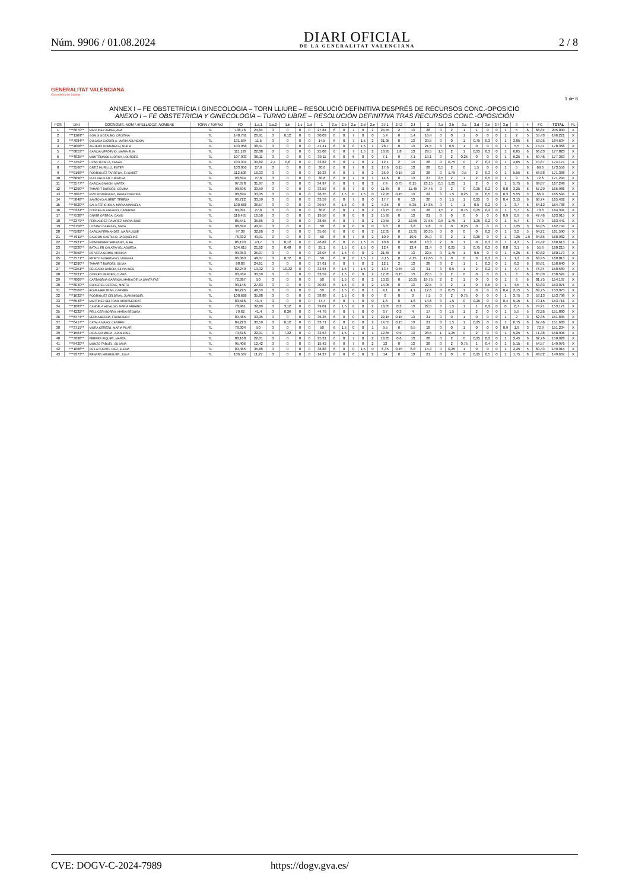Núm. 9906 / 01.08.2024
DIARI OFICIAL
DE LA GENERALITAT VALENCIANA
2 / 8
GENERALITAT VALENCIANA
Conselleria de Sanitat
1 de 6
ANNEX I – FE OBSTETRÍCIA I GINECOLOGIA – TORN LLIURE – RESOLUCIÓ DEFINITIVA DESPRÉS DE RECURSOS CONC.-OPOSICIÓ
ANEXO I – FE OBSTETRICIA Y GINECOLOGÍA – TURNO LIBRE – RESOLUCIÓN DEFINITIVA TRAS RECURSOS CONC.-OPOSICIÓN
| POS | DNI | COGNOMS, NOM / APELLIDOS, NOMBRE | TORN / TURNO | FO | 1.a.1 | 1.a.2 | 1.b | 1.c | 1.d | 1 | 2.a | 2.b | 2.c | 2.d | 2.e | 2.f.1 | 2.f.2 | 2.f | 2 | 3.a | 3.b | 3.c | 3.d | 3.e | 3.f | 3.g | 3 | 4 | FC | TOTAL | PL |
| --- | --- | --- | --- | --- | --- | --- | --- | --- | --- | --- | --- | --- | --- | --- | --- | --- | --- | --- | --- | --- | --- | --- | --- | --- | --- | --- | --- | --- | --- | --- | --- |
| 1 | ***6670** | MARTINEZ ASPAS, ANA | TL | 138,16 | 24,84 | 3 | 0 | 0 | 0 | 27,84 | 6 | 0 | 7 | 0 | 2 | 24,45 | 2 | 13 | 28 | 0 | 2 | 1 | 1 | 0 | 0 | 1 | 5 | 6 | 66,84 | 205,000 | X |
| 2 | ***1169** | GOMIS GOZALBO, CRISTINA | TL | 140,791 | 26,91 | 3 | 0,12 | 0 | 0 | 30,03 | 6 | 0 | 7 | 0 | 0 | 5,4 | 0 | 5,4 | 18,4 | 0 | 0 | 1 | 0 | 0 | 0 | 1 | 2 | 5 | 55,43 | 196,221 | X |
| 3 | ***7084** | QUIJADA CAZORLA, MARIA ASUNCION | TL | 131,584 | 11,5 | 3 | 0 | 0 | 0 | 14,5 | 6 | 0 | 7 | 1,5 | 2 | 31,05 | 0 | 13 | 29,5 | 0 | 0 | 1 | 0,75 | 0,3 | 0 | 1 | 3,05 | 6 | 53,05 | 184,634 | X |
| 4 | ***4008** | AGUERO DOMENECH, NURIA | TL | 103,958 | 38,41 | 3 | 0 | 0 | 0 | 41,41 | 6 | 0 | 0 | 1,5 | 1 | 28,7 | 0 | 13 | 21,5 | 3 | 0,5 | 1 | 0 | 0 | 0 | 1 | 5,5 | 6 | 74,41 | 178,368 | X |
| 5 | ***6853** | GARCIA VERDEVIO, MARIA ELIA | TL | 111,193 | 22,08 | 3 | 0 | 0 | 0 | 25,08 | 6 | 0 | 7 | 1,5 | 2 | 18,95 | 1,8 | 13 | 29,5 | 1,5 | 2 | 1 | 0,25 | 0,3 | 0 | 1 | 6,05 | 6 | 66,63 | 177,823 | X |
| 6 | ***4825** | MONTESINOS LLORCA, LOURDES | TL | 107,903 | 36,11 | 3 | 0 | 0 | 0 | 39,11 | 6 | 0 | 6 | 0 | 0 | 7,1 | 0 | 7,1 | 19,1 | 3 | 2 | 0,25 | 0 | 0 | 0 | 1 | 6,25 | 5 | 69,46 | 177,363 | X |
| 7 | ***7452** | LIZAN TUDELA, CESAR | TL | 103,301 | 30,82 | 2,4 | 0,6 | 0 | 0 | 33,82 | 6 | 0 | 7 | 0 | 2 | 12,1 | 2 | 13 | 28 | 0 | 0,75 | 0 | 2 | 0,3 | 0 | 1 | 4,05 | 5 | 70,87 | 174,171 | X |
| 8 | ***3566** | ORTIZ MURILLO, ESTER | TL | 103,956 | 27,6 | 3 | 0 | 0 | 0 | 30,6 | 6 | 0 | 7 | 0 | 2 | 17,6 | 0,15 | 13 | 28 | 0,5 | 2 | 0 | 1,5 | 0 | 0 | 1 | 5 | 6 | 69,6 | 173,556 | X |
| 9 | ***9168** | RODRIGUEZ TARREGA, ELISABET | TL | 112,508 | 16,33 | 3 | 0 | 0 | 0 | 19,33 | 6 | 0 | 7 | 0 | 2 | 25,9 | 0,15 | 13 | 28 | 0 | 1,75 | 0,5 | 2 | 0,3 | 0 | 1 | 5,55 | 6 | 58,88 | 171,388 | X |
| 10 | ***8890** | RUIZ AGUILAR, CRISTINA | TL | 98,694 | 27,6 | 3 | 0 | 0 | 0 | 30,6 | 6 | 0 | 7 | 0 | 1 | 14,6 | 0 | 13 | 27 | 2,5 | 2 | 1 | 2 | 0,5 | 0 | 1 | 9 | 6 | 72,6 | 171,294 | X |
| 11 | ***3577** | GARCIA GAMON, MARTA | TL | 97,378 | 31,97 | 3 | 0 | 0 | 0 | 34,97 | 6 | 0 | 7 | 0 | 2 | 7,4 | 0,75 | 8,15 | 23,15 | 0,5 | 1,25 | 1 | 2 | 0 | 0 | 1 | 5,75 | 6 | 69,87 | 167,248 | X |
| 12 | ***1290** | TAMARIT BORDES, GEMMA | TL | 98,696 | 30,59 | 3 | 0 | 0 | 0 | 33,59 | 6 | 0 | 7 | 0 | 0 | 11,45 | 0 | 11,45 | 24,45 | 0 | 2 | 0 | 0,25 | 0,2 | 0 | 0,8 | 3,25 | 6 | 67,29 | 165,986 | X |
| 13 | ***7807** | RIZO RODRIGUEZ, MARIA CRISTINA | TL | 98,694 | 33,35 | 3 | 0 | 0 | 0 | 36,35 | 6 | 1,5 | 0 | 1,5 | 0 | 12,95 | 0,45 | 13 | 22 | 3 | 1,5 | 0,25 | 0 | 0,5 | 0 | 0,3 | 5,55 | 3 | 66,9 | 165,594 | X |
| 14 | ***5848** | SANTOYO ALBERT, TERESA | TL | 96,722 | 30,59 | 3 | 0 | 0 | 0 | 33,59 | 6 | 0 | 7 | 0 | 0 | 17,7 | 0 | 13 | 26 | 0 | 1,5 | 1 | 0,25 | 0 | 0 | 0,4 | 3,15 | 6 | 68,74 | 165,462 | X |
| 15 | ***4620** | SALA FERICHOLA, MARIA MANUELA | TL | 100,668 | 36,57 | 3 | 0 | 0 | 0 | 39,57 | 6 | 1,5 | 0 | 0 | 2 | 5,35 | 0 | 5,35 | 14,85 | 0 | 1 | 1 | 0,5 | 0,2 | 0 | 1 | 3,7 | 6 | 64,12 | 164,788 | X |
| 16 | ***0324** | CORTES ALAGUERO, CATERINA | TL | 94,091 | 27,6 | 3 | 0 | 0 | 0 | 30,6 | 6 | 0 | 7 | 0 | 2 | 13,75 | 0,3 | 13 | 28 | 1,5 | 2 | 0,75 | 0,25 | 0,2 | 0 | 1 | 5,7 | 6 | 70,3 | 164,391 | X |
| 17 | ***7538** | OÑATE ORTEGA, DAVID | TL | 116,455 | 16,56 | 3 | 0 | 0 | 0 | 19,56 | 6 | 0 | 0 | 0 | 2 | 15,95 | 0 | 13 | 21 | 0 | 0 | 0 | 0 | 0 | 0 | 0,9 | 0,9 | 6 | 47,46 | 163,915 | X |
| 18 | ***2379** | FERNANDEZ RAMIREZ, MARIA JOSE | TL | 85,541 | 35,65 | 3 | 0 | 0 | 0 | 38,65 | 6 | 0 | 7 | 0 | 2 | 10,55 | 2 | 12,55 | 27,55 | 0,5 | 1,75 | 1 | 1,25 | 0,2 | 0 | 1 | 5,7 | 6 | 77,9 | 163,441 | X |
| 19 | ***8758** | LOZANO CABEZAS, SARA | TL | 98,694 | 49,91 | 3 | 0 | 0 | 0 | 50 | 6 | 0 | 0 | 0 | 0 | 3,8 | 0 | 3,8 | 9,8 | 0 | 0 | 0,25 | 0 | 0 | 0 | 1 | 1,25 | 3 | 64,05 | 162,744 | X |
| 20 | ***6582** | GARCIA FERNANDEZ, MARIA JOSE | TL | 97,38 | 32,66 | 3 | 0 | 0 | 0 | 35,66 | 6 | 0 | 0 | 0 | 2 | 12,35 | 0 | 12,35 | 20,35 | 0 | 0 | 0 | 0 | 0,2 | 0 | 1 | 3,2 | 5 | 64,21 | 161,590 | X |
| 21 | ***7611** | GASCON CASTILLO, JACQUELINE | TL | 76,332 | 49,91 | 3 | 0 | 0 | 0 | 50 | 6 | 0 | 7 | 0 | 2 | 10,9 | 0 | 10,9 | 25,9 | 3 | 2 | 1 | 0,25 | 0 | 0 | 1 | 7,25 | 1,5 | 84,65 | 160,982 | X |
| 22 | ***7921** | MONFERRER SERRANO, ALBA | TL | 86,193 | 43,7 | 3 | 0,12 | 0 | 0 | 46,82 | 6 | 0 | 0 | 1,5 | 0 | 10,8 | 0 | 10,8 | 18,3 | 2 | 0 | 1 | 0 | 0,3 | 0 | 1 | 4,3 | 5 | 74,42 | 160,613 | X |
| 23 | ***9230** | BATALLER CALATAYUD, AGUEDA | TL | 104,615 | 21,62 | 3 | 0,48 | 0 | 0 | 25,1 | 6 | 1,5 | 0 | 1,5 | 0 | 12,4 | 0 | 12,4 | 21,4 | 0 | 0,25 | 1 | 0,75 | 0,3 | 0 | 0,8 | 3,1 | 6 | 55,6 | 160,215 | X |
| 24 | ***3558** | DE VERA GOMIS, MONICA | TL | 99,353 | 25,07 | 3 | 0 | 0 | 0 | 28,07 | 6 | 1,5 | 0 | 0 | 2 | 21,65 | 0 | 13 | 22,5 | 0 | 1,75 | 1 | 0,5 | 0 | 0 | 1 | 4,25 | 6 | 60,82 | 160,173 | X |
| 25 | ***7571** | PRIETO MOHEDANO, VIRGINIA | TL | 96,063 | 48,07 | 3 | 0,72 | 0 | 0 | 50 | 6 | 0 | 0 | 1,5 | 1 | 4,15 | 0 | 4,15 | 12,65 | 0 | 0 | 0 | 0 | 0,3 | 0 | 1 | 1,3 | 0 | 63,95 | 160,013 | X |
| 26 | ***1290** | TAMARIT BORDES, SILVIA | TL | 88,83 | 24,61 | 3 | 0 | 0 | 0 | 27,61 | 6 | 0 | 7 | 0 | 2 | 12,1 | 2 | 13 | 28 | 3 | 2 | 1 | 1 | 0,2 | 0 | 1 | 8,2 | 6 | 69,81 | 158,640 | X |
| 27 | ***0251** | DELGADO GARCIA, SILVIA INES | TL | 82,249 | 19,32 | 3 | 10,32 | 0 | 0 | 32,64 | 6 | 1,5 | 7 | 1,5 | 2 | 13,4 | 0,45 | 13 | 31 | 3 | 0,5 | 1 | 2 | 0,2 | 0 | 1 | 7,7 | 5 | 76,34 | 158,589 | X |
| 28 | ***3221** | CRESPO FERRER, CLARA | TL | 93,434 | 30,59 | 3 | 0 | 0 | 0 | 33,59 | 6 | 1,5 | 0 | 0 | 2 | 12,95 | 0,15 | 13 | 22,5 | 0 | 2 | 0 | 0 | 0 | 0 | 1 | 3 | 6 | 65,09 | 158,524 | X |
| 29 | ***7009** | CARTAGENA GARRIGA, MARIA DE LA SANTA FAZ | TL | 72,387 | 50 | 3 | 0 | 0 | 0 | 50 | 6 | 1,5 | 0 | 0 | 2 | 10,25 | 0 | 10,25 | 19,75 | 2 | 2 | 1 | 0 | 0 | 0 | 1 | 6 | 6 | 81,75 | 154,137 | X |
| 30 | ***8040** | GUIXERES ESTEVE, MARTA | TL | 90,146 | 27,83 | 3 | 0 | 0 | 0 | 30,83 | 6 | 1,5 | 0 | 0 | 2 | 14,05 | 0 | 13 | 22,5 | 0 | 2 | 1 | 0 | 0,5 | 0 | 1 | 4,5 | 6 | 63,83 | 153,976 | X |
| 31 | ***8569** | BOVEA BELTRAN, CARMEN | TL | 84,225 | 48,53 | 3 | 0 | 0 | 0 | 50 | 6 | 1,5 | 0 | 0 | 1 | 4,1 | 0 | 4,1 | 12,6 | 0 | 0,75 | 1 | 0 | 0 | 0 | 0,4 | 2,15 | 5 | 69,75 | 153,975 | X |
| 32 | ***1632** | RODRIGUEZ CELDRAN, JUAN MIGUEL | TL | 100,668 | 35,88 | 3 | 0 | 0 | 0 | 38,88 | 6 | 1,5 | 0 | 0 | 0 | 0 | 0 | 0 | 7,5 | 0 | 2 | 0,75 | 0 | 0 | 0 | 1 | 3,75 | 3 | 53,13 | 153,798 | X |
| 33 | ***6548** | MARTINEZ BELTRAN, MONTSERRAT | TL | 83,566 | 41,4 | 3 | 0 | 0 | 0 | 44,4 | 6 | 0 | 7 | 0 | 0 | 1,6 | 0 | 1,6 | 14,6 | 3 | 1,5 | 0 | 0,25 | 0 | 0 | 0,4 | 5,15 | 6 | 70,15 | 153,716 | X |
| 34 | ***1083** | CANDELA HIDALGO, MARIA AMPARO | TL | 78,961 | 32,89 | 3 | 3,12 | 0 | 0 | 39,01 | 6 | 1,5 | 0 | 0 | 2 | 18,05 | 0,3 | 13 | 22,5 | 3 | 1,5 | 1 | 1 | 0,2 | 0 | 0 | 6,7 | 6 | 74,21 | 153,171 | X |
| 35 | ***4232** | PELLICER IBORRA, MARIA BEGOÑA | TL | 79,62 | 41,4 | 3 | 0,36 | 0 | 0 | 44,76 | 6 | 0 | 7 | 0 | 0 | 3,7 | 0,3 | 4 | 17 | 0 | 1,5 | 1 | 2 | 0 | 0 | 1 | 5,5 | 5 | 72,26 | 151,880 | X |
| 36 | ***6474** | SERNA BERNA, FRANCISCO | TL | 89,485 | 33,35 | 3 | 0 | 0 | 0 | 36,35 | 6 | 0 | 0 | 0 | 2 | 22,15 | 0,15 | 13 | 21 | 0 | 0 | 1 | 0 | 0 | 0 | 1 | 2 | 3 | 62,35 | 151,835 | X |
| 37 | ***6417** | CATALA MASO, CARMEN | TL | 84,223 | 30,59 | 3 | 0,12 | 0 | 0 | 33,71 | 6 | 0 | 0 | 0 | 2 | 14,55 | 0,15 | 13 | 21 | 3 | 1,5 | 1 | 0,25 | 0 | 0 | 1 | 6,75 | 6 | 67,46 | 151,683 | X |
| 38 | ***3719** | MORA CEREZO, MARIA PILAR | TL | 78,304 | 50 | 3 | 0 | 0 | 0 | 50 | 6 | 1,5 | 0 | 0 | 1 | 9,5 | 0 | 9,5 | 18 | 0 | 0 | 1 | 0 | 0 | 0 | 0,9 | 1,9 | 3 | 72,9 | 151,204 | X |
| 39 | ***1564** | HIDALGO MORA, JUAN JOSE | TL | 79,616 | 22,31 | 3 | 7,32 | 0 | 0 | 32,63 | 6 | 1,5 | 7 | 0 | 1 | 12,65 | 0,9 | 13 | 28,5 | 1 | 1,25 | 0 | 2 | 0 | 0 | 1 | 5,25 | 5 | 71,38 | 150,996 | X |
| 40 | ***7698** | FERRER PIQUER, MARTA | TL | 88,168 | 22,31 | 3 | 0 | 0 | 0 | 25,31 | 6 | 0 | 7 | 0 | 2 | 13,35 | 0,6 | 13 | 28 | 0 | 2 | 0 | 0,25 | 0,2 | 0 | 1 | 3,45 | 6 | 62,76 | 150,928 | X |
| 41 | ***8420** | MONZO FABUEL, SUSANA | TL | 95,406 | 12,42 | 3 | 0 | 0 | 0 | 15,42 | 6 | 0 | 7 | 0 | 2 | 13 | 0 | 13 | 28 | 0 | 2 | 0,75 | 1 | 0,4 | 0 | 1 | 5,15 | 6 | 54,57 | 149,976 | X |
| 42 | ***1066** | DE LA FUENTE DIEZ, ELENA | TL | 89,485 | 35,88 | 3 | 0 | 0 | 0 | 38,88 | 6 | 0 | 0 | 1,5 | 0 | 6,35 | 0,45 | 6,8 | 14,3 | 0 | 0,25 | 1 | 0 | 0 | 0 | 1 | 2,25 | 5 | 60,43 | 149,915 | X |
| 43 | ***9373** | RENARD MESEGUER, JÚLIA | TL | 106,587 | 11,27 | 3 | 0 | 0 | 0 | 14,27 | 6 | 0 | 0 | 0 | 2 | 14 | 0 | 13 | 21 | 0 | 0 | 0 | 0,25 | 0,5 | 0 | 1 | 1,75 | 6 | 43,02 | 149,607 | X |
CVE: DOGV-C-2024-7989 https://dogv.gva.es/